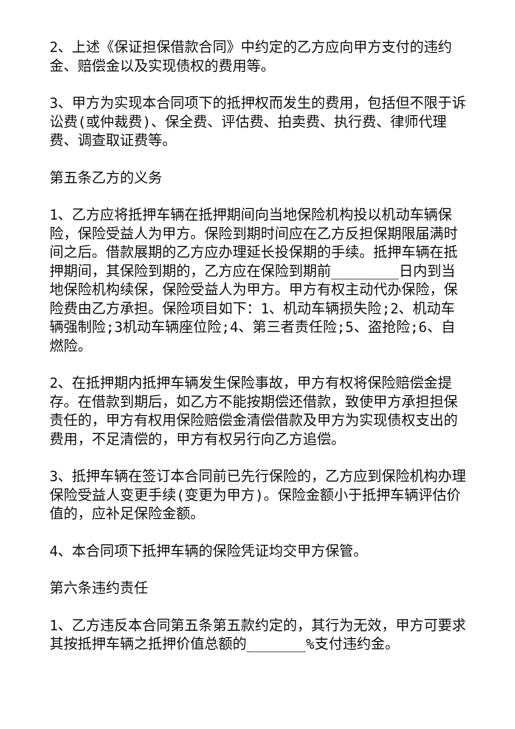2、上述《保证担保借款合同》中约定的乙方应向甲方支付的违约金、赔偿金以及实现债权的费用等。
3、甲方为实现本合同项下的抵押权而发生的费用，包括但不限于诉讼费(或仲裁费)、保全费、评估费、拍卖费、执行费、律师代理费、调查取证费等。
第五条乙方的义务
1、乙方应将抵押车辆在抵押期间向当地保险机构投以机动车辆保险，保险受益人为甲方。保险到期时间应在乙方反担保期限届满时间之后。借款展期的乙方应办理延长投保期的手续。抵押车辆在抵押期间，其保险到期的，乙方应在保险到期前________日内到当地保险机构续保，保险受益人为甲方。甲方有权主动代办保险，保险费由乙方承担。保险项目如下：1、机动车辆损失险;2、机动车辆强制险;3机动车辆座位险;4、第三者责任险;5、盗抢险;6、自燃险。
2、在抵押期内抵押车辆发生保险事故，甲方有权将保险赔偿金提存。在借款到期后，如乙方不能按期偿还借款，致使甲方承担担保责任的，甲方有权用保险赔偿金清偿借款及甲方为实现债权支出的费用，不足清偿的，甲方有权另行向乙方追偿。
3、抵押车辆在签订本合同前已先行保险的，乙方应到保险机构办理保险受益人变更手续(变更为甲方)。保险金额小于抵押车辆评估价值的，应补足保险金额。
4、本合同项下抵押车辆的保险凭证均交甲方保管。
第六条违约责任
1、乙方违反本合同第五条第五款约定的，其行为无效，甲方可要求其按抵押车辆之抵押价值总额的_______%支付违约金。